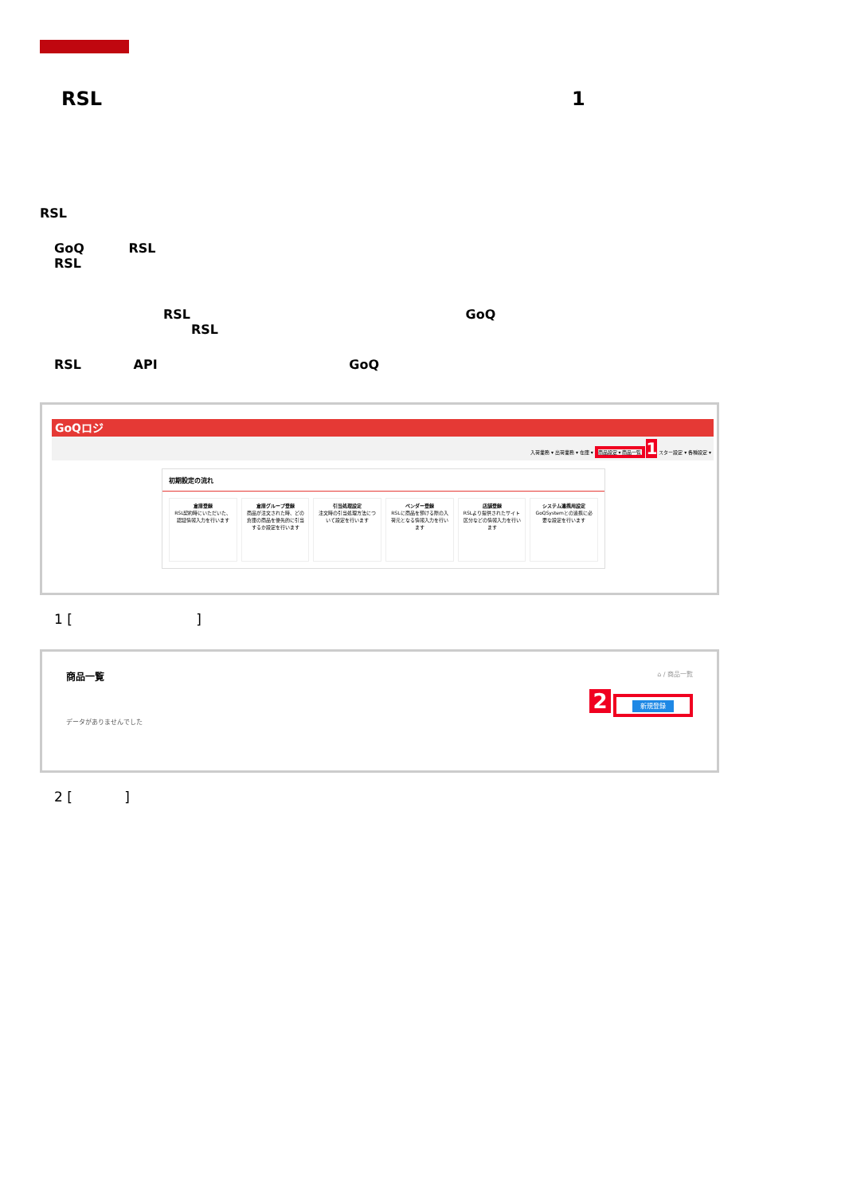RSL 1
RSL
GoQ RSL
RSL
RSL GoQ
RSL
RSL API GoQ
GoQロジ
入荷業務 ▾ 出荷業務 ▾ 在庫 ▾ 商品設定 ▾ 商品一覧 1 スター設定 ▾ 各種設定 ▾
初期設定の流れ
倉庫登録
RSL契約時にいただいた、認証情報入力を行います
倉庫グループ登録
商品が注文された時、どの倉庫の商品を優先的に引当するか設定を行います
引当処理設定
注文時の引当処理方法について設定を行います
ベンダー登録
RSLに商品を預ける際の入荷元となる情報入力を行います
店舗登録
RSLより提供されたサイト区分などの情報入力を行います
システム連携用設定
GoQSystemとの連携に必要な設定を行います
1 [ ]
商品一覧 ⌂ / 商品一覧
2 新規登録
データがありませんでした
2 [ ]